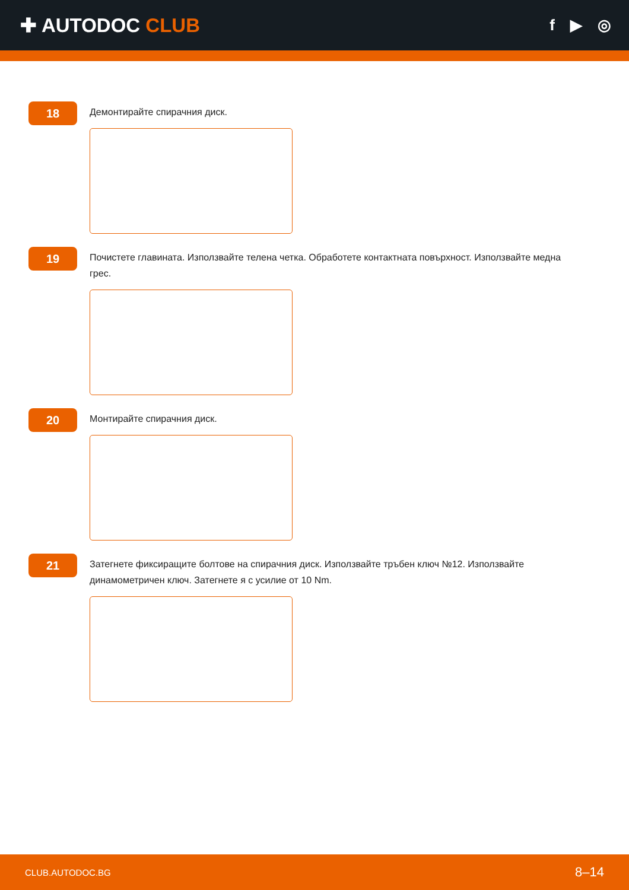✚ AUTODOC CLUB
f ▶ ◎
18
Демонтирайте спирачния диск.
19
Почистете главината. Използвайте телена четка. Обработете контактната повърхност. Използвайте медна грес.
20
Монтирайте спирачния диск.
21
Затегнете фиксиращите болтове на спирачния диск. Използвайте тръбен ключ №12. Използвайте динамометричен ключ. Затегнете я с усилие от 10 Nm.
CLUB.AUTODOC.BG 8–14